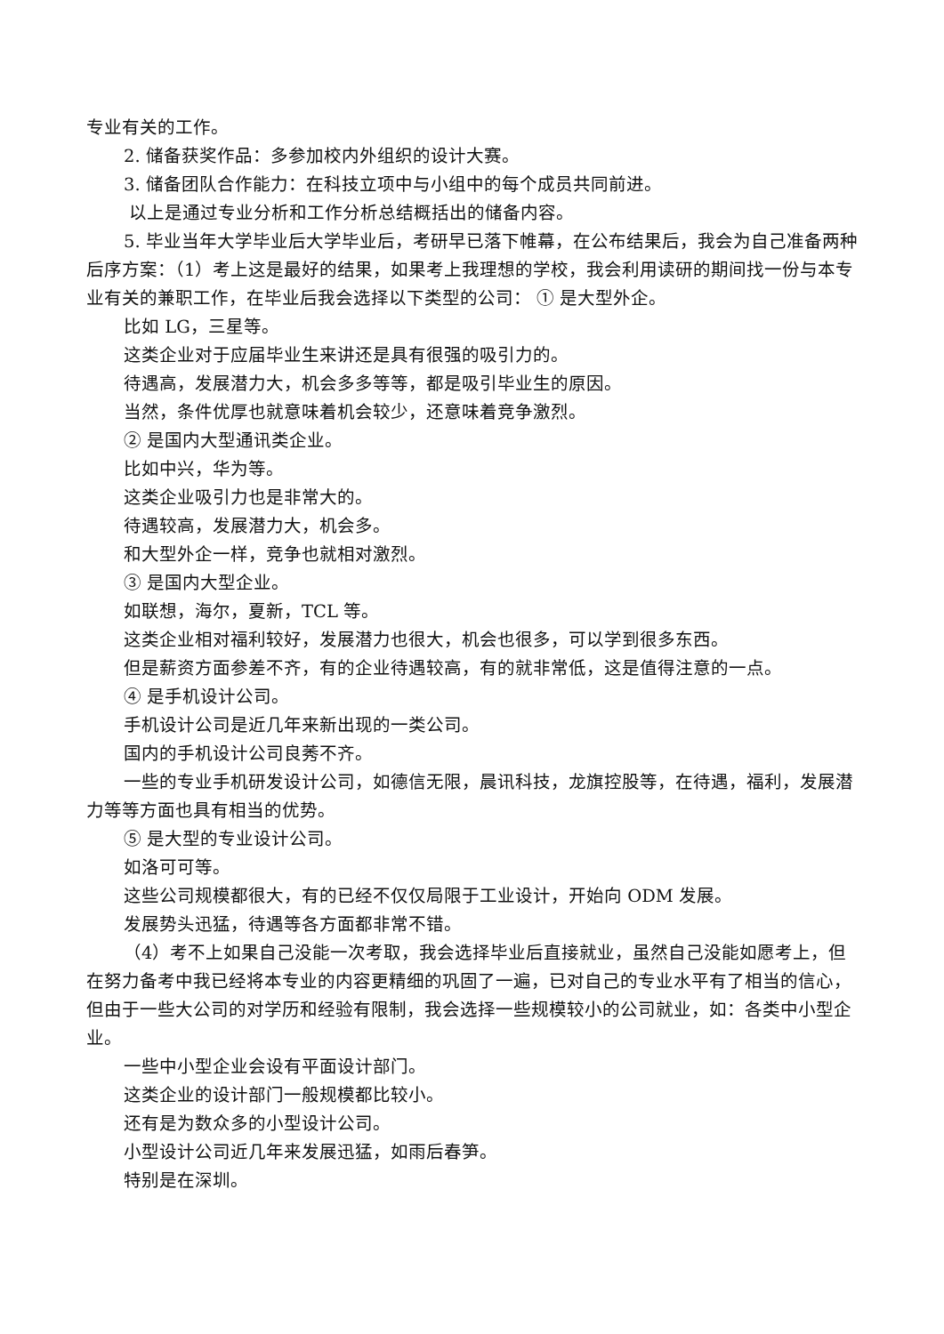专业有关的工作。
2. 储备获奖作品：多参加校内外组织的设计大赛。
3. 储备团队合作能力：在科技立项中与小组中的每个成员共同前进。
以上是通过专业分析和工作分析总结概括出的储备内容。
5. 毕业当年大学毕业后大学毕业后，考研早已落下帷幕，在公布结果后，我会为自己准备两种后序方案：（1）考上这是最好的结果，如果考上我理想的学校，我会利用读研的期间找一份与本专业有关的兼职工作，在毕业后我会选择以下类型的公司： ① 是大型外企。
比如 LG，三星等。
这类企业对于应届毕业生来讲还是具有很强的吸引力的。
待遇高，发展潜力大，机会多多等等，都是吸引毕业生的原因。
当然，条件优厚也就意味着机会较少，还意味着竞争激烈。
② 是国内大型通讯类企业。
比如中兴，华为等。
这类企业吸引力也是非常大的。
待遇较高，发展潜力大，机会多。
和大型外企一样，竞争也就相对激烈。
③ 是国内大型企业。
如联想，海尔，夏新，TCL 等。
这类企业相对福利较好，发展潜力也很大，机会也很多，可以学到很多东西。
但是薪资方面参差不齐，有的企业待遇较高，有的就非常低，这是值得注意的一点。
④ 是手机设计公司。
手机设计公司是近几年来新出现的一类公司。
国内的手机设计公司良莠不齐。
一些的专业手机研发设计公司，如德信无限，晨讯科技，龙旗控股等，在待遇，福利，发展潜力等等方面也具有相当的优势。
⑤ 是大型的专业设计公司。
如洛可可等。
这些公司规模都很大，有的已经不仅仅局限于工业设计，开始向 ODM 发展。
发展势头迅猛，待遇等各方面都非常不错。
（4）考不上如果自己没能一次考取，我会选择毕业后直接就业，虽然自己没能如愿考上，但在努力备考中我已经将本专业的内容更精细的巩固了一遍，已对自己的专业水平有了相当的信心，但由于一些大公司的对学历和经验有限制，我会选择一些规模较小的公司就业，如：各类中小型企业。
一些中小型企业会设有平面设计部门。
这类企业的设计部门一般规模都比较小。
还有是为数众多的小型设计公司。
小型设计公司近几年来发展迅猛，如雨后春笋。
特别是在深圳。